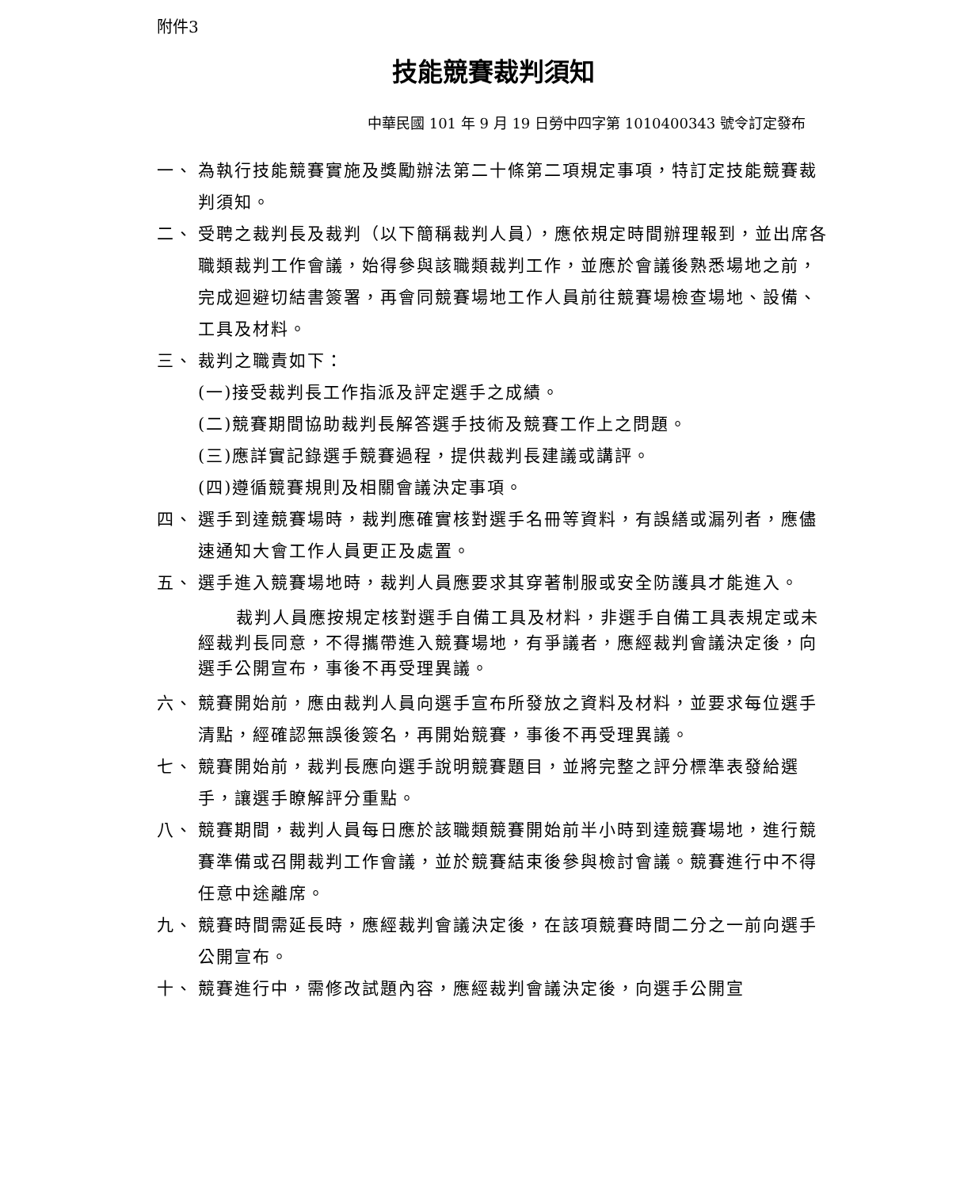附件3
技能競賽裁判須知
中華民國 101 年 9 月 19 日勞中四字第 1010400343 號令訂定發布
一、 為執行技能競賽實施及獎勵辦法第二十條第二項規定事項，特訂定技能競賽裁判須知。
二、 受聘之裁判長及裁判（以下簡稱裁判人員），應依規定時間辦理報到，並出席各職類裁判工作會議，始得參與該職類裁判工作，並應於會議後熟悉場地之前，完成迴避切結書簽署，再會同競賽場地工作人員前往競賽場檢查場地、設備、工具及材料。
三、 裁判之職責如下：
(一)接受裁判長工作指派及評定選手之成績。
(二)競賽期間協助裁判長解答選手技術及競賽工作上之問題。
(三)應詳實記錄選手競賽過程，提供裁判長建議或講評。
(四)遵循競賽規則及相關會議決定事項。
四、 選手到達競賽場時，裁判應確實核對選手名冊等資料，有誤繕或漏列者，應儘速通知大會工作人員更正及處置。
五、 選手進入競賽場地時，裁判人員應要求其穿著制服或安全防護具才能進入。
裁判人員應按規定核對選手自備工具及材料，非選手自備工具表規定或未經裁判長同意，不得攜帶進入競賽場地，有爭議者，應經裁判會議決定後，向選手公開宣布，事後不再受理異議。
六、 競賽開始前，應由裁判人員向選手宣布所發放之資料及材料，並要求每位選手清點，經確認無誤後簽名，再開始競賽，事後不再受理異議。
七、 競賽開始前，裁判長應向選手說明競賽題目，並將完整之評分標準表發給選手，讓選手瞭解評分重點。
八、 競賽期間，裁判人員每日應於該職類競賽開始前半小時到達競賽場地，進行競賽準備或召開裁判工作會議，並於競賽結束後參與檢討會議。競賽進行中不得任意中途離席。
九、 競賽時間需延長時，應經裁判會議決定後，在該項競賽時間二分之一前向選手公開宣布。
十、 競賽進行中，需修改試題內容，應經裁判會議決定後，向選手公開宣